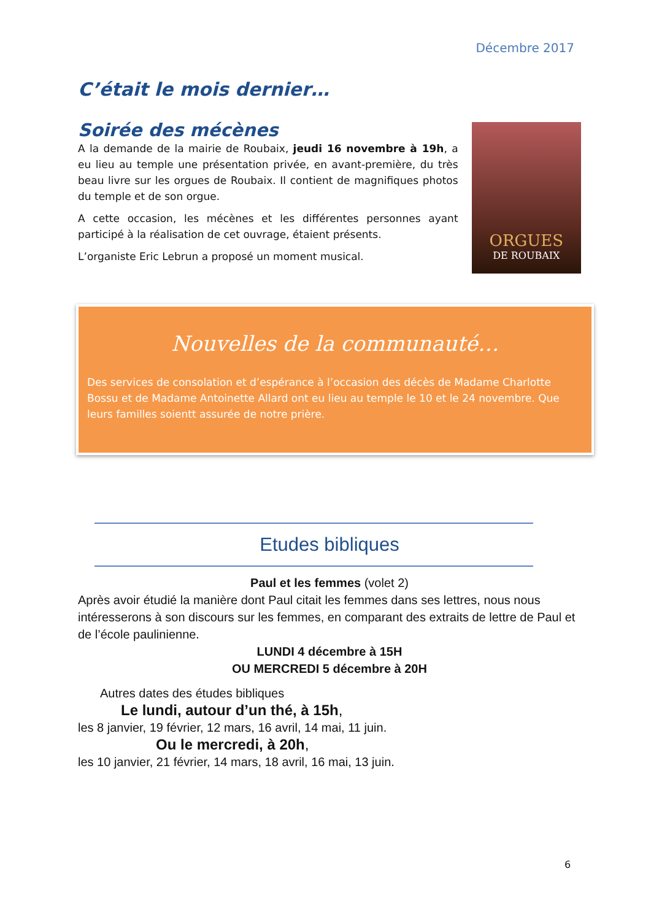Décembre 2017
C’était le mois dernier…
Soirée des mécènes
A la demande de la mairie de Roubaix, jeudi 16 novembre à 19h, a eu lieu au temple une présentation privée, en avant-première, du très beau livre sur les orgues de Roubaix. Il contient de magnifiques photos du temple et de son orgue.
A cette occasion, les mécènes et les différentes personnes ayant participé à la réalisation de cet ouvrage, étaient présents.
L’organiste Eric Lebrun a proposé un moment musical.
ORGUES
DE ROUBAIX
Nouvelles de la communauté…
Des services de consolation et d’espérance à l’occasion des décès de Madame Charlotte Bossu et de Madame Antoinette Allard ont eu lieu au temple le 10 et le 24 novembre. Que leurs familles soientt assurée de notre prière.
Etudes bibliques
Paul et les femmes (volet 2)
Après avoir étudié la manière dont Paul citait les femmes dans ses lettres, nous nous intéresserons à son discours sur les femmes, en comparant des extraits de lettre de Paul et de l’école paulinienne.
LUNDI 4 décembre à 15H
OU MERCREDI 5 décembre à 20H
Autres dates des études bibliques
Le lundi, autour d’un thé, à 15h,
les 8 janvier, 19 février, 12 mars, 16 avril, 14 mai, 11 juin.
Ou le mercredi, à 20h,
les 10 janvier, 21 février, 14 mars, 18 avril, 16 mai, 13 juin.
6